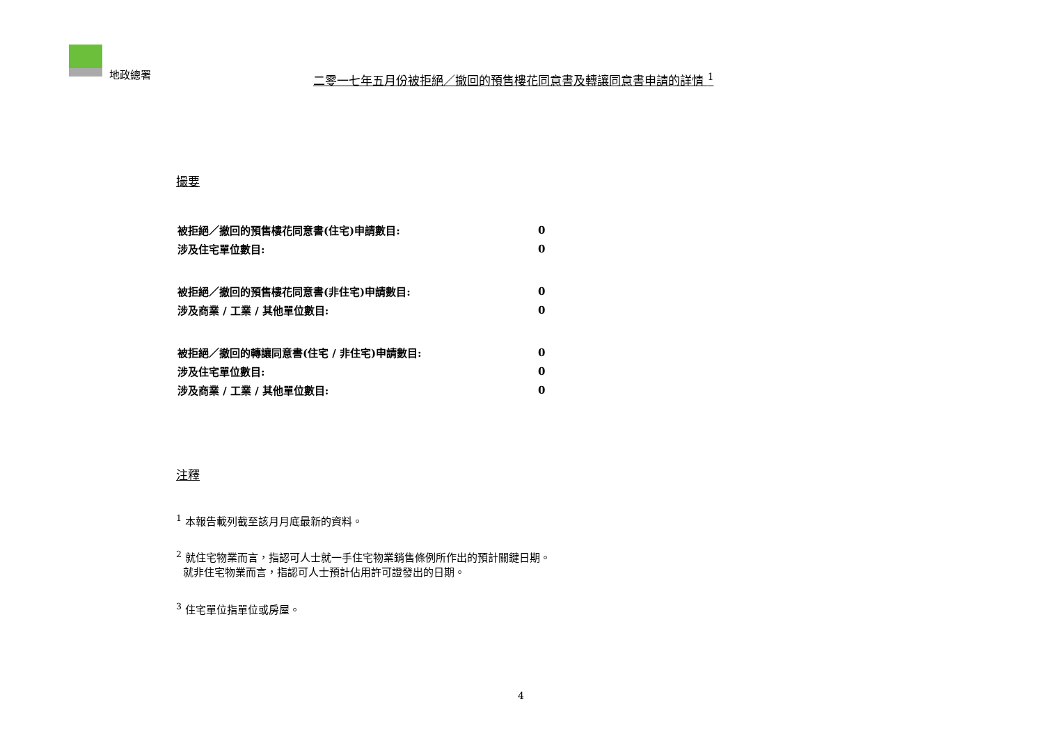地政總署
二零一七年五月份被拒絕／撤回的預售樓花同意書及轉讓同意書申請的詳情 <sup>1</sup>
撮要
| 被拒絕／撤回的預售樓花同意書(住宅)申請數目: | 0 |
| 涉及住宅單位數目: | 0 |
| 被拒絕／撤回的預售樓花同意書(非住宅)申請數目: | 0 |
| 涉及商業 / 工業 / 其他單位數目: | 0 |
| 被拒絕／撤回的轉讓同意書(住宅 / 非住宅)申請數目: | 0 |
| 涉及住宅單位數目: | 0 |
| 涉及商業 / 工業 / 其他單位數目: | 0 |
注釋
<sup>1</sup> 本報告載列截至該月月底最新的資料。
<sup>2</sup> 就住宅物業而言，指認可人士就一手住宅物業銷售條例所作出的預計關鍵日期。
就非住宅物業而言，指認可人士預計佔用許可證發出的日期。
<sup>3</sup> 住宅單位指單位或房屋。
4